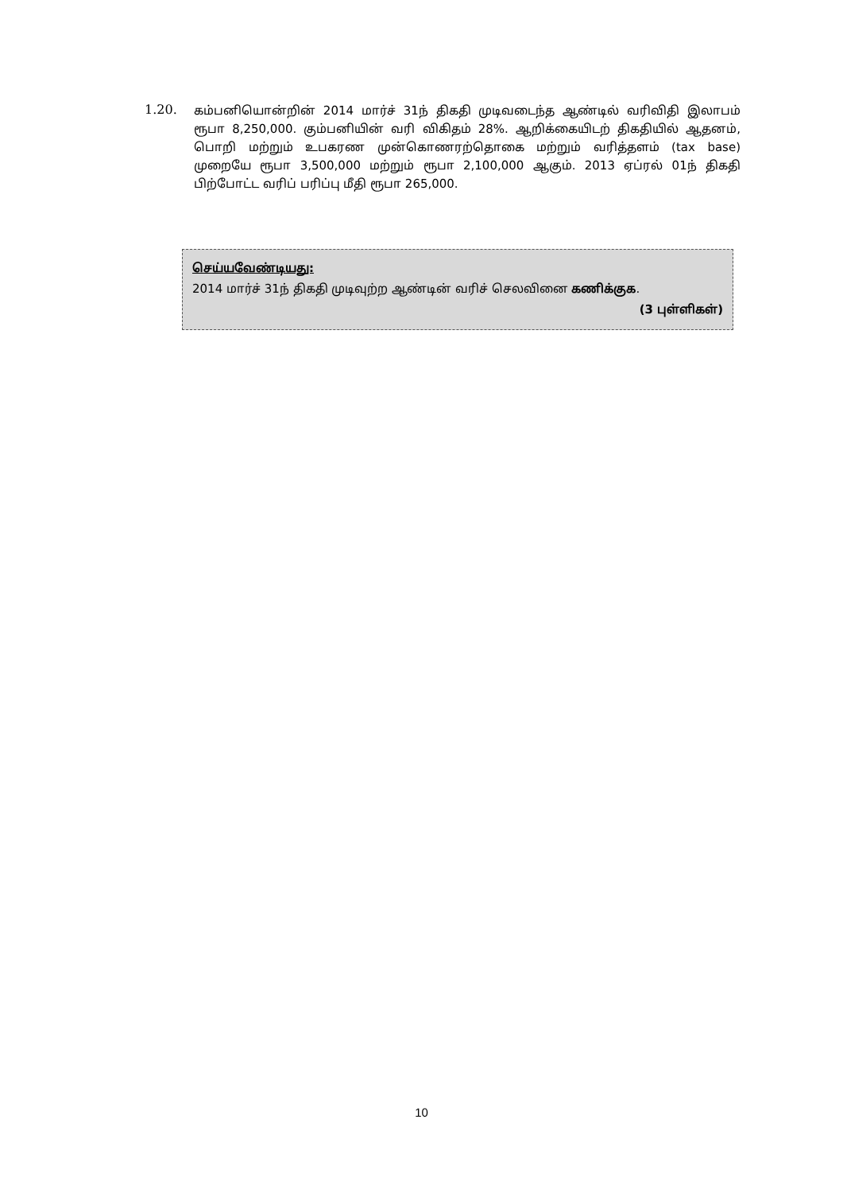1.20.
கம்பனியொன்றின் 2014 மார்ச் 31ந் திகதி முடிவடைந்த ஆண்டில் வரிவிதி இலாபம் ரூபா 8,250,000. கும்பனியின் வரி விகிதம் 28%. ஆறிக்கையிடற் திகதியில் ஆதனம், பொறி மற்றும் உபகரண முன்கொணரற்தொகை மற்றும் வரித்தளம் (tax base) முறையே ரூபா 3,500,000 மற்றும் ரூபா 2,100,000 ஆகும். 2013 ஏப்ரல் 01ந் திகதி பிற்போட்ட வரிப் பரிப்பு மீதி ரூபா 265,000.
செய்யவேண்டியது:
2014 மார்ச் 31ந் திகதி முடிவுற்ற ஆண்டின் வரிச் செலவினை கணிக்குக.
(3 புள்ளிகள்)
10